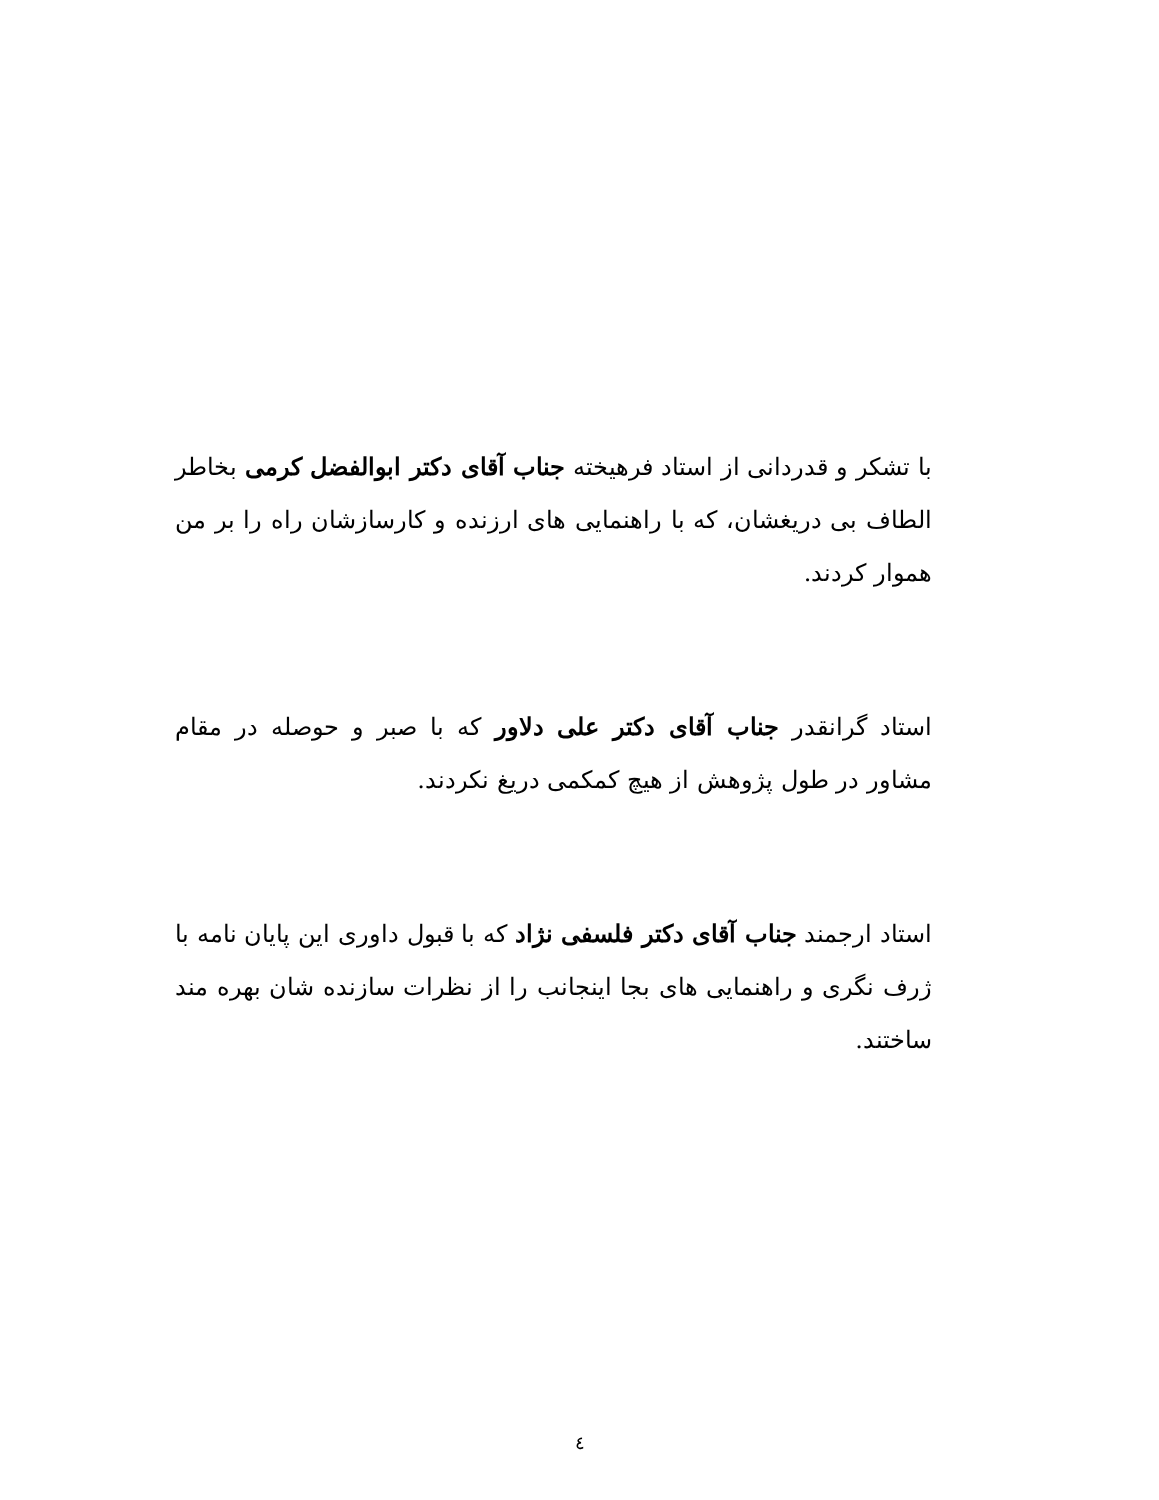با تشکر و قدردانی از استاد فرهیخته جناب آقای دکتر ابوالفضل کرمی بخاطر الطاف بی دریغشان، که با راهنمایی های ارزنده و کارسازشان راه را بر من هموار کردند.
استاد گرانقدر جناب آقای دکتر علی دلاور که با صبر و حوصله در مقام مشاور در طول پژوهش از هیچ کمکمی دریغ نکردند.
استاد ارجمند جناب آقای دکتر فلسفی نژاد که با قبول داوری این پایان نامه با ژرف نگری و راهنمایی های بجا اینجانب را از نظرات سازنده شان بهره مند ساختند.
٤